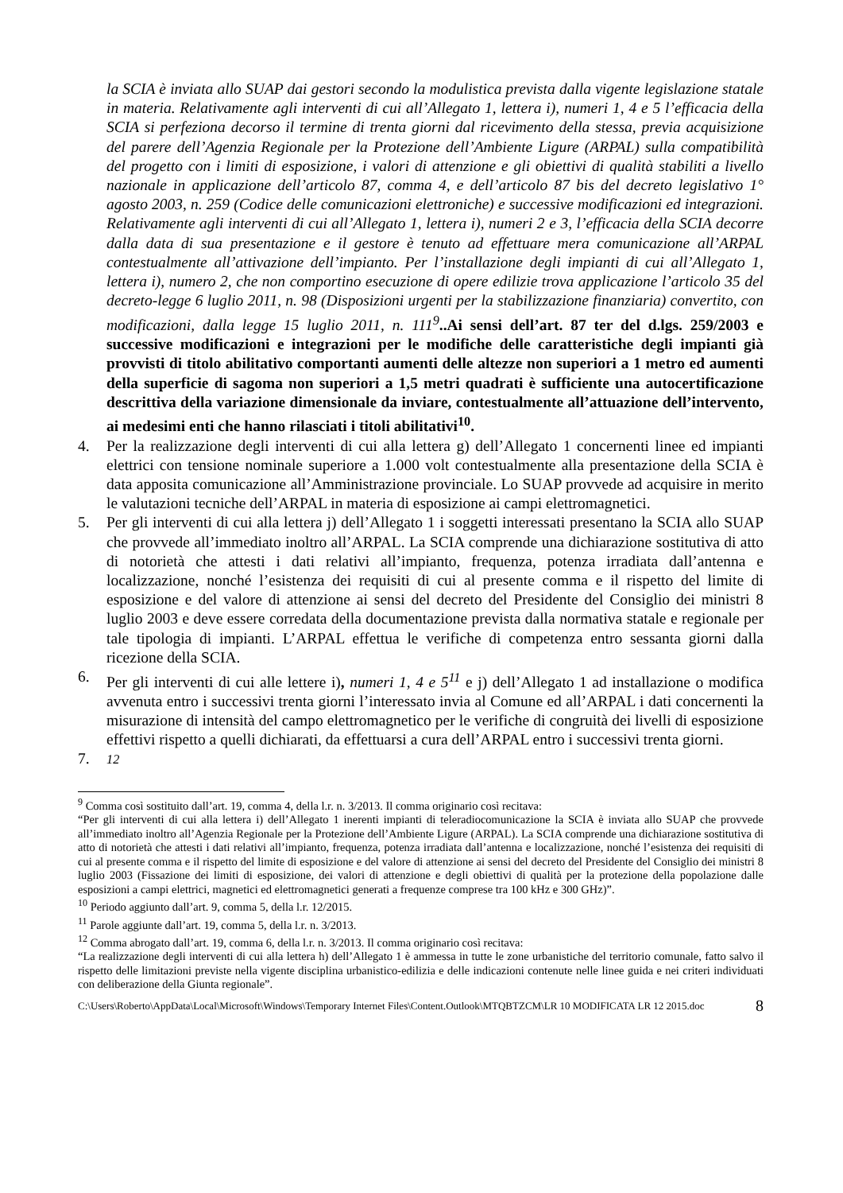la SCIA è inviata allo SUAP dai gestori secondo la modulistica prevista dalla vigente legislazione statale in materia. Relativamente agli interventi di cui all’Allegato 1, lettera i), numeri 1, 4 e 5 l’efficacia della SCIA si perfeziona decorso il termine di trenta giorni dal ricevimento della stessa, previa acquisizione del parere dell’Agenzia Regionale per la Protezione dell’Ambiente Ligure (ARPAL) sulla compatibilità del progetto con i limiti di esposizione, i valori di attenzione e gli obiettivi di qualità stabiliti a livello nazionale in applicazione dell’articolo 87, comma 4, e dell’articolo 87 bis del decreto legislativo 1° agosto 2003, n. 259 (Codice delle comunicazioni elettroniche) e successive modificazioni ed integrazioni. Relativamente agli interventi di cui all’Allegato 1, lettera i), numeri 2 e 3, l’efficacia della SCIA decorre dalla data di sua presentazione e il gestore è tenuto ad effettuare mera comunicazione all’ARPAL contestualmente all’attivazione dell’impianto. Per l’installazione degli impianti di cui all’Allegato 1, lettera i), numero 2, che non comportino esecuzione di opere edilizie trova applicazione l’articolo 35 del decreto-legge 6 luglio 2011, n. 98 (Disposizioni urgenti per la stabilizzazione finanziaria) convertito, con modificazioni, dalla legge 15 luglio 2011, n. 111<sup>9</sup>..Ai sensi dell’art. 87 ter del d.lgs. 259/2003 e successive modificazioni e integrazioni per le modifiche delle caratteristiche degli impianti già provvisti di titolo abilitativo comportanti aumenti delle altezze non superiori a 1 metro ed aumenti della superficie di sagoma non superiori a 1,5 metri quadrati è sufficiente una autocertificazione descrittiva della variazione dimensionale da inviare, contestualmente all’attuazione dell’intervento, ai medesimi enti che hanno rilasciati i titoli abilitativi<sup>10</sup>.
4. Per la realizzazione degli interventi di cui alla lettera g) dell’Allegato 1 concernenti linee ed impianti elettrici con tensione nominale superiore a 1.000 volt contestualmente alla presentazione della SCIA è data apposita comunicazione all’Amministrazione provinciale. Lo SUAP provvede ad acquisire in merito le valutazioni tecniche dell’ARPAL in materia di esposizione ai campi elettromagnetici.
5. Per gli interventi di cui alla lettera j) dell’Allegato 1 i soggetti interessati presentano la SCIA allo SUAP che provvede all’immediato inoltro all’ARPAL. La SCIA comprende una dichiarazione sostitutiva di atto di notorietà che attesti i dati relativi all’impianto, frequenza, potenza irradiata dall’antenna e localizzazione, nonché l’esistenza dei requisiti di cui al presente comma e il rispetto del limite di esposizione e del valore di attenzione ai sensi del decreto del Presidente del Consiglio dei ministri 8 luglio 2003 e deve essere corredata della documentazione prevista dalla normativa statale e regionale per tale tipologia di impianti. L’ARPAL effettua le verifiche di competenza entro sessanta giorni dalla ricezione della SCIA.
6. Per gli interventi di cui alle lettere i), numeri 1, 4 e 5<sup>11</sup> e j) dell’Allegato 1 ad installazione o modifica avvenuta entro i successivi trenta giorni l’interessato invia al Comune ed all’ARPAL i dati concernenti la misurazione di intensità del campo elettromagnetico per le verifiche di congruità dei livelli di esposizione effettivi rispetto a quelli dichiarati, da effettuarsi a cura dell’ARPAL entro i successivi trenta giorni.
7. <sup>12</sup>
<sup>9</sup> Comma così sostituito dall’art. 19, comma 4, della l.r. n. 3/2013. Il comma originario così recitava:
“Per gli interventi di cui alla lettera i) dell’Allegato 1 inerenti impianti di teleradiocomunicazione la SCIA è inviata allo SUAP che provvede all’immediato inoltro all’Agenzia Regionale per la Protezione dell’Ambiente Ligure (ARPAL). La SCIA comprende una dichiarazione sostitutiva di atto di notorietà che attesti i dati relativi all’impianto, frequenza, potenza irradiata dall’antenna e localizzazione, nonché l’esistenza dei requisiti di cui al presente comma e il rispetto del limite di esposizione e del valore di attenzione ai sensi del decreto del Presidente del Consiglio dei ministri 8 luglio 2003 (Fissazione dei limiti di esposizione, dei valori di attenzione e degli obiettivi di qualità per la protezione della popolazione dalle esposizioni a campi elettrici, magnetici ed elettromagnetici generati a frequenze comprese tra 100 kHz e 300 GHz)”.
<sup>10</sup> Periodo aggiunto dall’art. 9, comma 5, della l.r. 12/2015.
<sup>11</sup> Parole aggiunte dall’art. 19, comma 5, della l.r. n. 3/2013.
<sup>12</sup> Comma abrogato dall’art. 19, comma 6, della l.r. n. 3/2013. Il comma originario così recitava:
“La realizzazione degli interventi di cui alla lettera h) dell’Allegato 1 è ammessa in tutte le zone urbanistiche del territorio comunale, fatto salvo il rispetto delle limitazioni previste nella vigente disciplina urbanistico-edilizia e delle indicazioni contenute nelle linee guida e nei criteri individuati con deliberazione della Giunta regionale”.
C:\Users\Roberto\AppData\Local\Microsoft\Windows\Temporary Internet Files\Content.Outlook\MTQBTZCM\LR 10 MODIFICATA LR 12 2015.doc 8